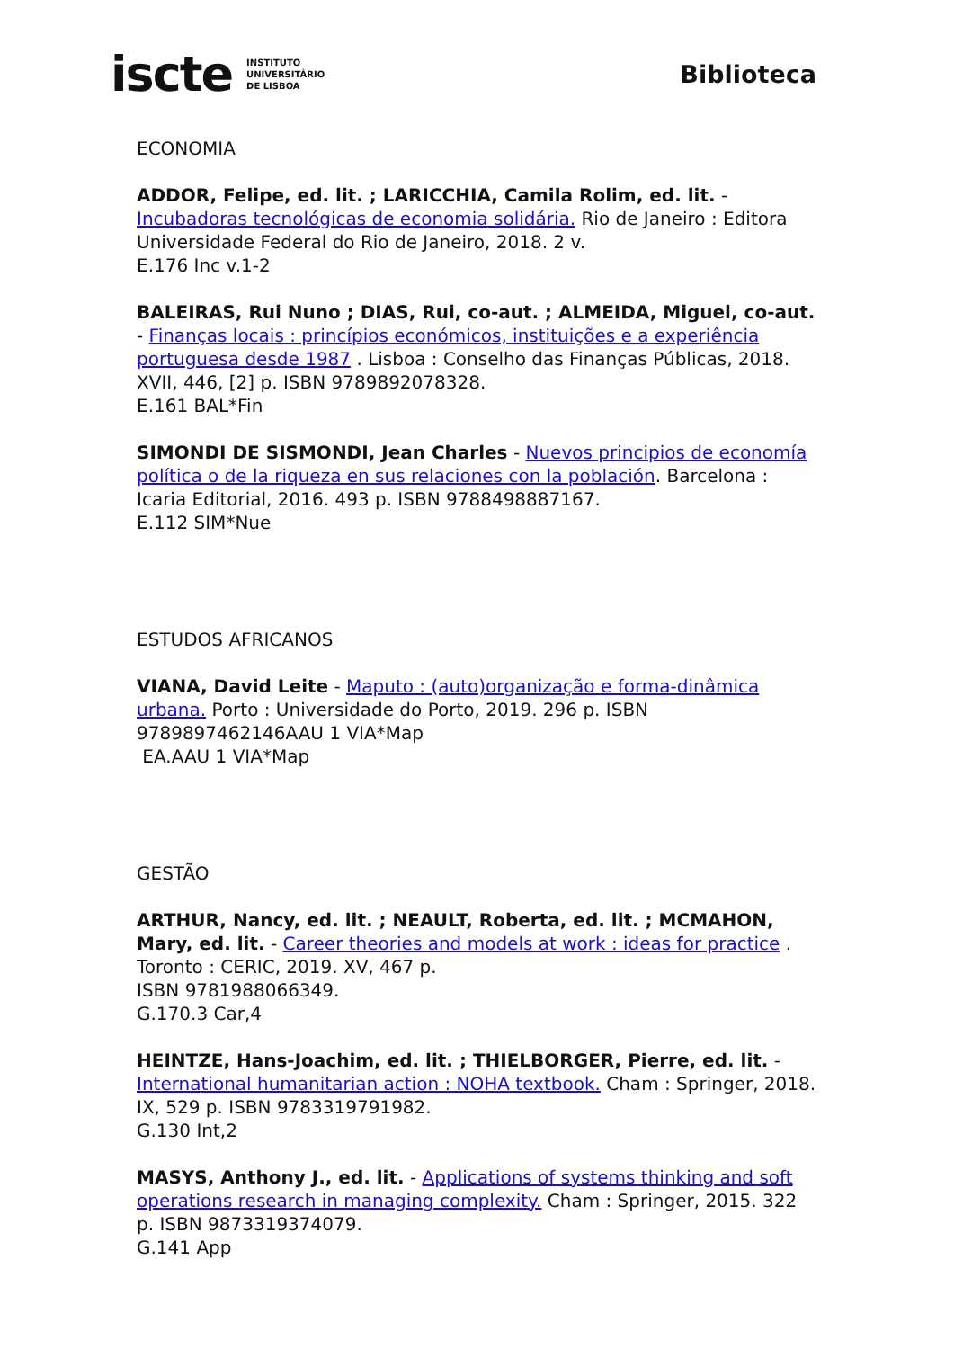iscte INSTITUTO
UNIVERSITÁRIO
DE LISBOA
Biblioteca
ECONOMIA
ADDOR, Felipe, ed. lit. ; LARICCHIA, Camila Rolim, ed. lit. - Incubadoras tecnológicas de economia solidária. Rio de Janeiro : Editora Universidade Federal do Rio de Janeiro, 2018. 2 v.
E.176 Inc v.1-2
BALEIRAS, Rui Nuno ; DIAS, Rui, co-aut. ; ALMEIDA, Miguel, co-aut. - Finanças locais : princípios económicos, instituições e a experiência portuguesa desde 1987 . Lisboa : Conselho das Finanças Públicas, 2018. XVII, 446, [2] p. ISBN 9789892078328.
E.161 BAL*Fin
SIMONDI DE SISMONDI, Jean Charles - Nuevos principios de economía política o de la riqueza en sus relaciones con la población. Barcelona : Icaria Editorial, 2016. 493 p. ISBN 9788498887167.
E.112 SIM*Nue
ESTUDOS AFRICANOS
VIANA, David Leite - Maputo : (auto)organização e forma-dinâmica urbana. Porto : Universidade do Porto, 2019. 296 p. ISBN 9789897462146AAU 1 VIA*Map
EA.AAU 1 VIA*Map
GESTÃO
ARTHUR, Nancy, ed. lit. ; NEAULT, Roberta, ed. lit. ; MCMAHON, Mary, ed. lit. - Career theories and models at work : ideas for practice .
Toronto : CERIC, 2019. XV, 467 p.
ISBN 9781988066349.
G.170.3 Car,4
HEINTZE, Hans-Joachim, ed. lit. ; THIELBORGER, Pierre, ed. lit. - International humanitarian action : NOHA textbook. Cham : Springer, 2018. IX, 529 p. ISBN 9783319791982.
G.130 Int,2
MASYS, Anthony J., ed. lit. - Applications of systems thinking and soft operations research in managing complexity. Cham : Springer, 2015. 322 p. ISBN 9873319374079.
G.141 App